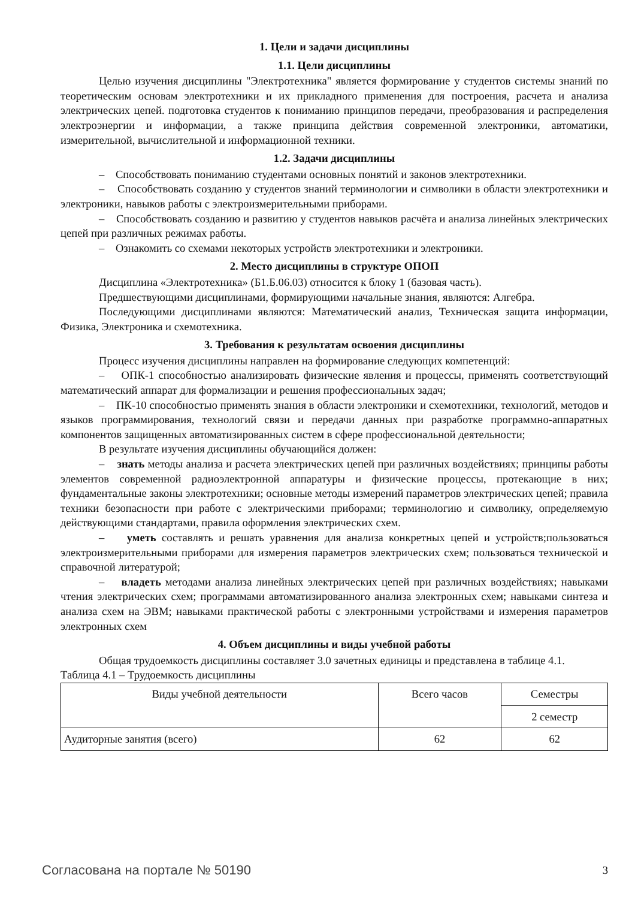1. Цели и задачи дисциплины
1.1. Цели дисциплины
Целью изучения дисциплины "Электротехника" является формирование у студентов системы знаний по теоретическим основам электротехники и их прикладного применения для построения, расчета и анализа электрических цепей. подготовка студентов к пониманию принципов передачи, преобразования и распределения электроэнергии и информации, а также принципа действия современной электроники, автоматики, измерительной, вычислительной и информационной техники.
1.2. Задачи дисциплины
– Способствовать пониманию студентами основных понятий и законов электротехники.
– Способствовать созданию у студентов знаний терминологии и символики в области электротехники и электроники, навыков работы с электроизмерительными приборами.
– Способствовать созданию и развитию у студентов навыков расчёта и анализа линейных электрических цепей при различных режимах работы.
– Ознакомить со схемами некоторых устройств электротехники и электроники.
2. Место дисциплины в структуре ОПОП
Дисциплина «Электротехника» (Б1.Б.06.03) относится к блоку 1 (базовая часть).
Предшествующими дисциплинами, формирующими начальные знания, являются: Алгебра.
Последующими дисциплинами являются: Математический анализ, Техническая защита информации, Физика, Электроника и схемотехника.
3. Требования к результатам освоения дисциплины
Процесс изучения дисциплины направлен на формирование следующих компетенций:
– ОПК-1 способностью анализировать физические явления и процессы, применять соответствующий математический аппарат для формализации и решения профессиональных задач;
– ПК-10 способностью применять знания в области электроники и схемотехники, технологий, методов и языков программирования, технологий связи и передачи данных при разработке программно-аппаратных компонентов защищенных автоматизированных систем в сфере профессиональной деятельности;
В результате изучения дисциплины обучающийся должен:
– знать методы анализа и расчета электрических цепей при различных воздействиях; принципы работы элементов современной радиоэлектронной аппаратуры и физические процессы, протекающие в них; фундаментальные законы электротехники; основные методы измерений параметров электрических цепей; правила техники безопасности при работе с электрическими приборами; терминологию и символику, определяемую действующими стандартами, правила оформления электрических схем.
– уметь составлять и решать уравнения для анализа конкретных цепей и устройств;пользоваться электроизмерительными приборами для измерения параметров электрических схем; пользоваться технической и справочной литературой;
– владеть методами анализа линейных электрических цепей при различных воздействиях; навыками чтения электрических схем; программами автоматизированного анализа электронных схем; навыками синтеза и анализа схем на ЭВМ; навыками практической работы с электронными устройствами и измерения параметров электронных схем
4. Объем дисциплины и виды учебной работы
Общая трудоемкость дисциплины составляет 3.0 зачетных единицы и представлена в таблице 4.1.
Таблица 4.1 – Трудоемкость дисциплины
| Виды учебной деятельности | Всего часов | Семестры |
| --- | --- | --- |
| | | 2 семестр |
| Аудиторные занятия (всего) | 62 | 62 |
Согласована на портале № 50190 3